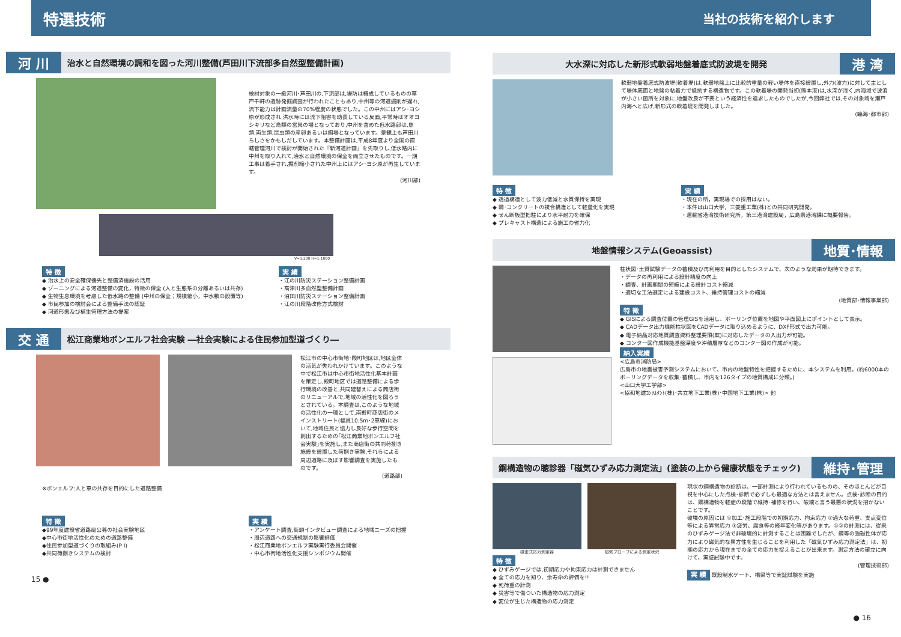特選技術
河 川
治水と自然環境の調和を図った河川整備(芦田川下流部多自然型整備計画)
検討対象の一級河川･芦田川の,下流部は,堤防は概成しているものの草戸千軒の遺跡発掘調査が行われたこともあり,中州等の河道掘削が遅れ,流下能力は計画流量の70%程度の状態でした。この中州にはアシ･ヨシ原が形成され,洪水時には流下阻害を助長している反面,平常時はオオヨシキリなど鳥類の営巣の場となっており,中州を含めた低水路部は,魚類,両生類,昆虫類の産卵あるいは餌場となっています。景観上も芦田川らしさをかもしだしています。本整備計画は,平成8年度より全国の直轄管理河川で検討が開始された『新河道計画』を先取りし,低水路内に中州を取り入れて,治水と自然環境の保全を両立させたものです。一期工事は着手され,掘削縮小された中州上にはアシ･ヨシ原が再生しています。
(河川部)
V=1:200 H=1:1000
特 徴
◆ 治水上の安全確保優先と整備済施設の活用
◆ ゾーニングによる河道整備の変化，特徴の保全 (人と生態系の分離あるいは共存)
◆ 生物生息環境を考慮した低水路の整備 (中州の保全；規模縮小，中水敷の設置等)
◆ 市民参加の検討会による整備手法の認証
◆ 河道形態及び植生管理方法の提案
実 績
・江の川防災ステーション整備計画
・高津川多自然型整備計画
・沼田川防災ステーション整備計画
・江の川段階改修方式検討
交 通
松江商業地ボンエルフ社会実験 ―社会実験による住民参加型道づくり―
松江市の中心市街地･殿町地区は,地区全体の活気が失われかけています。このような中で松江市は中心市街地活性化基本計画を策定し,殿町地区では道路整備による歩行環境の改善と,共同建替えによる商店街のリニューアルで,地域の活性化を図ろうとされている。本調査は,このような地域の活性化の一環として,南殿町商店街のメインストリート(幅員10.5m･2車線)において,地域住民と協力し良好な歩行空間を創出するための｢松江商業地ボンエルフ社会実験｣を実施し,また商店街の共同荷捌き施設を設置した荷捌き実験,それらによる周辺道路に及ぼす影響調査を実施したものです。
(道路部)
※ボンエルフ:人と車の共存を目的にした道路整備
特 徴
◆99年度建設省道路局公募の社会実験地区
◆中心市街地活性化のための道路整備
◆住民参加型道づくりの取組み(P I)
◆共同荷捌きシステムの検討
実 績
・アンケート調査,街頭インタビュー調査による地域ニーズの把握
・周辺道路への交通規制の影響評価
・松江商業地ボンエルフ実験実行委員会開催
・中心市街地活性化支援シンポジウム開催
15 ●
当社の技術を紹介します
大水深に対応した新形式軟弱地盤着底式防波堤を開発
港 湾
軟弱地盤着底式防波堤(軟着堤)は,軟弱地盤上に比較的重量の軽い堤体を直接設置し,外力(波力)に対して主として堤体底面と地盤の粘着力で抵抗する構造物です。この軟着堤の開発当初(熊本港)は,水深が浅く,内海域で波浪が小さい箇所を対象に,地盤改良が不要という経済性を追求したものでしたが,今回弊社では,その対象域を瀬戸内海へと広げ,新形式の軟着堤を開発しました。
(臨海･都市部)
特 徴
◆ 透過構造として波力低減と水質保持を実現
◆ 鋼･コンクリートの複合構造として軽量化を実現
◆ せん断板型把駐により水平耐力を確保
◆ プレキャスト構造による施工の省力化
実 績
・現在の所，実現場での採用はない。
・本件は山口大学，三菱重工業(株)との共同研究開発。
・運輸省港湾技術研究所，第三港湾建設局，広島県港湾課に概要報告。
地盤情報システム(Geoassist)
地質･情報
柱状図･土質試験データの蓄積及び再利用を目的としたシステムで、次のような効果が期待できます。
・データの再利用による設計精度の向上
・調査、計画期間の短縮による設計コスト縮減
・適切な工法選定による建設コスト、維持管理コストの縮減
(地質部･情報事業部)
特 徴
◆ GISによる調査位置の管理GISを活用し、ボーリング位置を地図や平面図上にポイントとして表示。
◆ CADデータ出力機能柱状図をCADデータに取り込めるように、DXF形式で出力可能。
◆ 電子納品対応地質調査資料整理要領(案)に対応したデータの入出力が可能。
◆ コンター図作成機能基盤深度や沖積層厚などのコンター図の作成が可能。
納入実績
<広島市消防局>
広島市の地震被害予測システムにおいて、市内の地盤特性を把握するために、本システムを利用。(約6000本のボーリングデータを収集･蓄積し、市内を126タイプの地質構成に分類。)
<山口大学工学部>
<協和地建ｺﾝｻﾙﾀﾝﾄ(株)･共立地下工業(株)･中国地下工業(株)> 他
鋼構造物の聴診器「磁気ひずみ応力測定法」(塗装の上から健康状態をチェック)
維持･管理
磁歪式応力測定器 磁気プローブによる測定状況
特 徴
◆ ひずみゲージでは,初期応力や拘束応力は計測できません
◆ 全ての応力を知り、余寿命の評価を!!
◆ 死荷重の計測
◆ 災害等で傷ついた構造物の応力測定
◆ 変位が生じた構造物の応力測定
現状の鋼構造物の診断は、一部計測により行われているものの、そのほとんどが目視を中心にした点検･診断で必ずしも最適な方法とは言えません。点検･診断の目的は、鋼構造物を軽症の段階で維持･補修を行い、破壊と言う最悪の状況を招かないことです。
破壊の原因には ①加工･施工段階での初期応力、拘束応力 ②過大な荷重、支点変位等による異常応力 ③疲労、腐食等の経年変化等があります。①②の計測には、従来のひずみゲージ法で非破壊的に計測することは困難でしたが、鋼等の強磁性体が応力により磁気的な異方性を生じることを利用した「磁気ひずみ応力測定法」は、初期の応力から現在までの全ての応力を捉えることが出来ます。測定方法の確立に向けて、実証試験中です。
(管理技術部)
実 績 既設制水ゲート、橋梁等で実証試験を実施
● 16